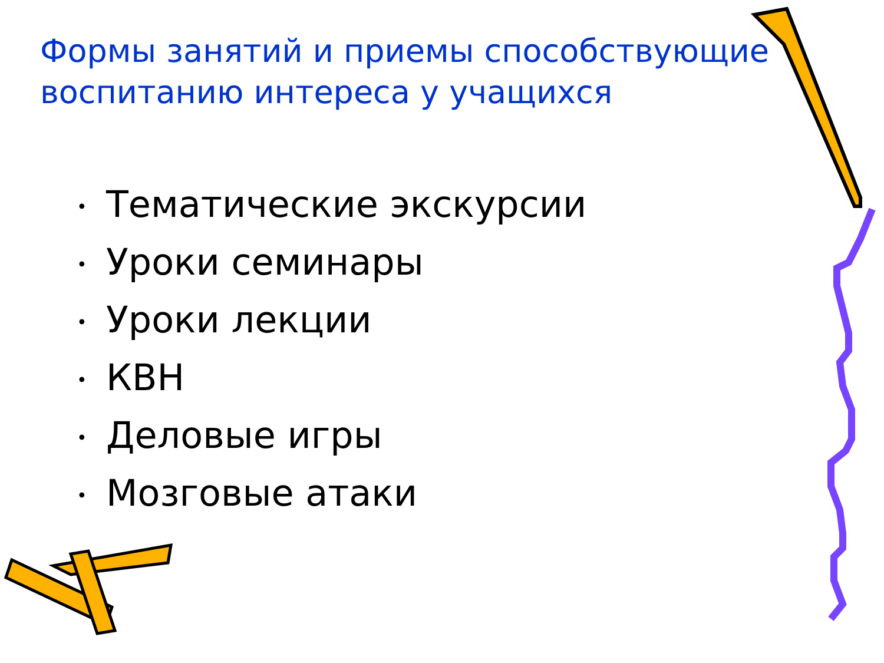Формы занятий и приемы способствующие воспитанию интереса у учащихся
• Тематические экскурсии
• Уроки семинары
• Уроки лекции
• КВН
• Деловые игры
• Мозговые атаки